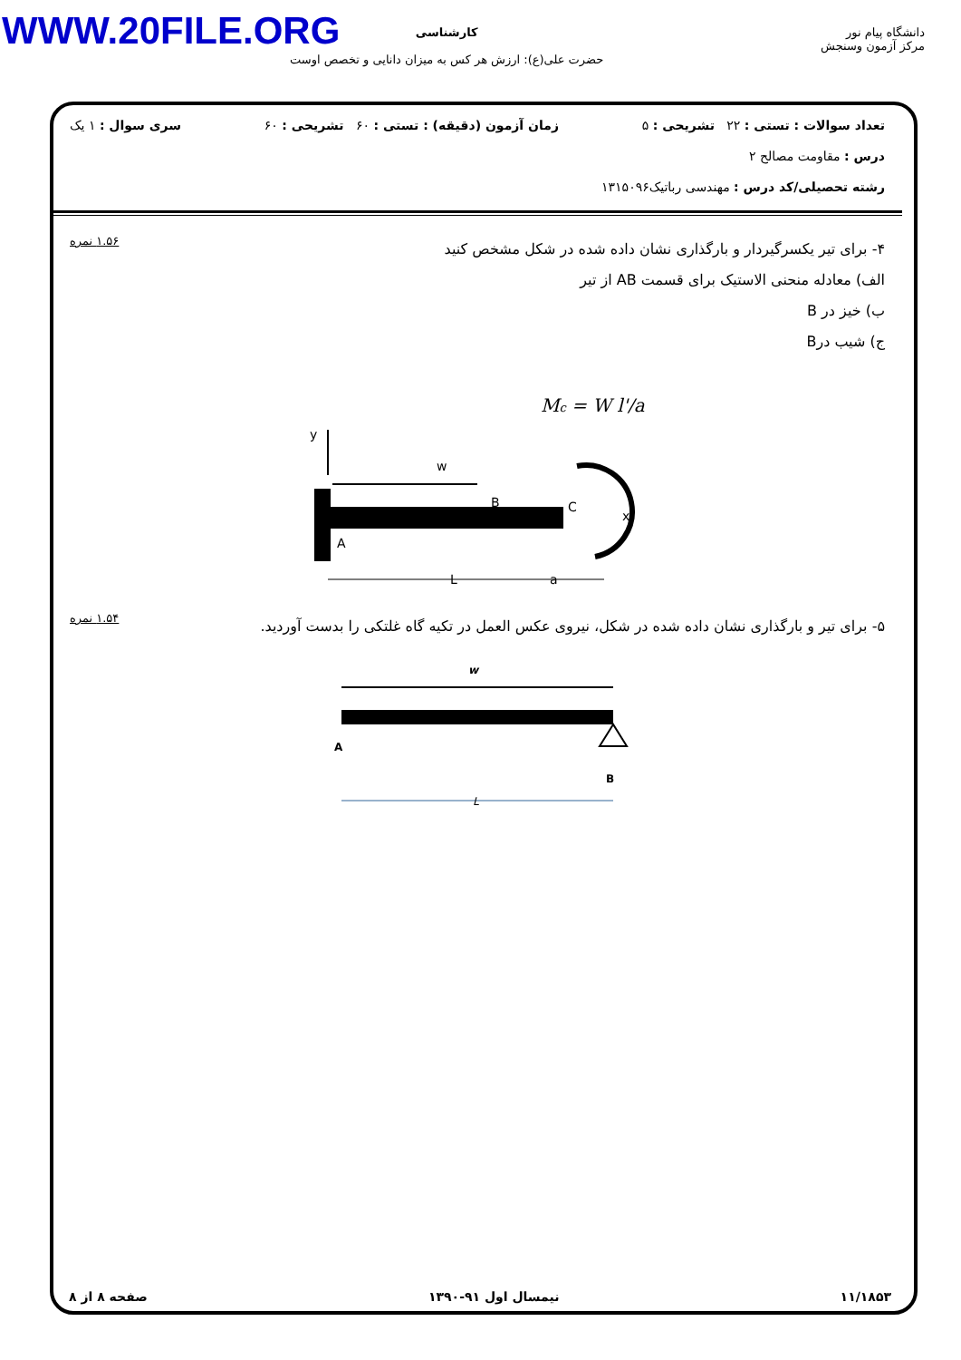WWW.20FILE.ORG
کارشناسی
حضرت علی(ع): ارزش هر کس به میزان دانایی و تخصص اوست
دانشگاه پیام نور
مرکز آزمون وسنجش
تعداد سوالات : تستی : ۲۲ تشریحی : ۵ زمان آزمون (دقیقه) : تستی : ۶۰ تشریحی : ۶۰ سری سوال : ۱ یک
درس : مقاومت مصالح ۲
رشته تحصیلی/کد درس : مهندسی رباتیک۱۳۱۵۰۹۶
۴- برای تیر یکسرگیردار و بارگذاری نشان داده شده در شکل مشخص کنید
الف) معادله منحنی الاستیک برای قسمت AB از تیر
ب) خیز در B
ج) شیب درB
۱.۵۶ نمره
Mc = W l'/a
y
w
B
C
x
A
L
a
۵- برای تیر و بارگذاری نشان داده شده در شکل، نیروی عکس العمل در تکیه گاه غلتکی را بدست آوردید.
۱.۵۴ نمره
w
A
B
L
۱۱/۱۸۵۳ نیمسال اول ۹۱-۱۳۹۰ صفحه ۸ از ۸